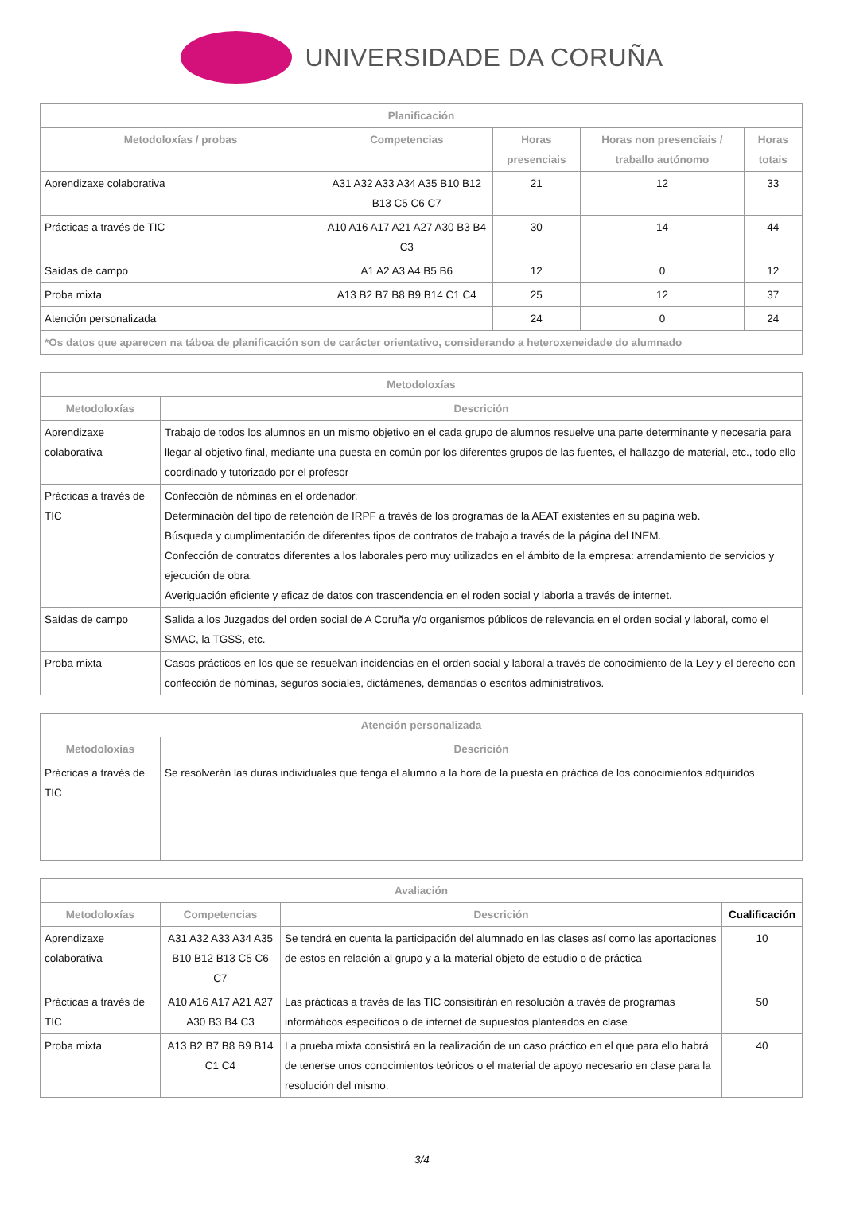UNIVERSIDADE DA CORUÑA
| Planificación | | | | |
| --- | --- | --- | --- | --- |
| Metodoloxías / probas | Competencias | Horas presenciais | Horas non presenciais / traballo autónomo | Horas totais |
| Aprendizaxe colaborativa | A31 A32 A33 A34 A35 B10 B12 B13 C5 C6 C7 | 21 | 12 | 33 |
| Prácticas a través de TIC | A10 A16 A17 A21 A27 A30 B3 B4 C3 | 30 | 14 | 44 |
| Saídas de campo | A1 A2 A3 A4 B5 B6 | 12 | 0 | 12 |
| Proba mixta | A13 B2 B7 B8 B9 B14 C1 C4 | 25 | 12 | 37 |
| Atención personalizada | | 24 | 0 | 24 |
| *Os datos que aparecen na táboa de planificación son de carácter orientativo, considerando a heteroxeneidade do alumnado | | | | |
| Metodoloxías | |
| --- | --- |
| Metodoloxías | Descrición |
| Aprendizaxe colaborativa | Trabajo de todos los alumnos en un mismo objetivo en el cada grupo de alumnos resuelve una parte determinante y necesaria para llegar al objetivo final, mediante una puesta en común por los diferentes grupos de las fuentes, el hallazgo de material, etc., todo ello coordinado y tutorizado por el profesor |
| Prácticas a través de TIC | Confección de nóminas en el ordenador. Determinación del tipo de retención de IRPF a través de los programas de la AEAT existentes en su página web. Búsqueda y cumplimentación de diferentes tipos de contratos de trabajo a través de la página del INEM. Confección de contratos diferentes a los laborales pero muy utilizados en el ámbito de la empresa: arrendamiento de servicios y ejecución de obra. Averiguación eficiente y eficaz de datos con trascendencia en el roden social y laborla a través de internet. |
| Saídas de campo | Salida a los Juzgados del orden social de A Coruña y/o organismos públicos de relevancia en el orden social y laboral, como el SMAC, la TGSS, etc. |
| Proba mixta | Casos prácticos en los que se resuelvan incidencias en el orden social y laboral a través de conocimiento de la Ley y el derecho con confección de nóminas, seguros sociales, dictámenes, demandas o escritos administrativos. |
| Atención personalizada | |
| --- | --- |
| Metodoloxías | Descrición |
| Prácticas a través de TIC | Se resolverán las duras individuales que tenga el alumno a la hora de la puesta en práctica de los conocimientos adquiridos |
| Avaliación | | | |
| --- | --- | --- | --- |
| Metodoloxías | Competencias | Descrición | Cualificación |
| Aprendizaxe colaborativa | A31 A32 A33 A34 A35 B10 B12 B13 C5 C6 C7 | Se tendrá en cuenta la participación del alumnado en las clases así como las aportaciones de estos en relación al grupo y a la material objeto de estudio o de práctica | 10 |
| Prácticas a través de TIC | A10 A16 A17 A21 A27 A30 B3 B4 C3 | Las prácticas a través de las TIC consisitirán en resolución a través de programas informáticos específicos o de internet de supuestos planteados en clase | 50 |
| Proba mixta | A13 B2 B7 B8 B9 B14 C1 C4 | La prueba mixta consistirá en la realización de un caso práctico en el que para ello habrá de tenerse unos conocimientos teóricos o el material de apoyo necesario en clase para la resolución del mismo. | 40 |
3/4